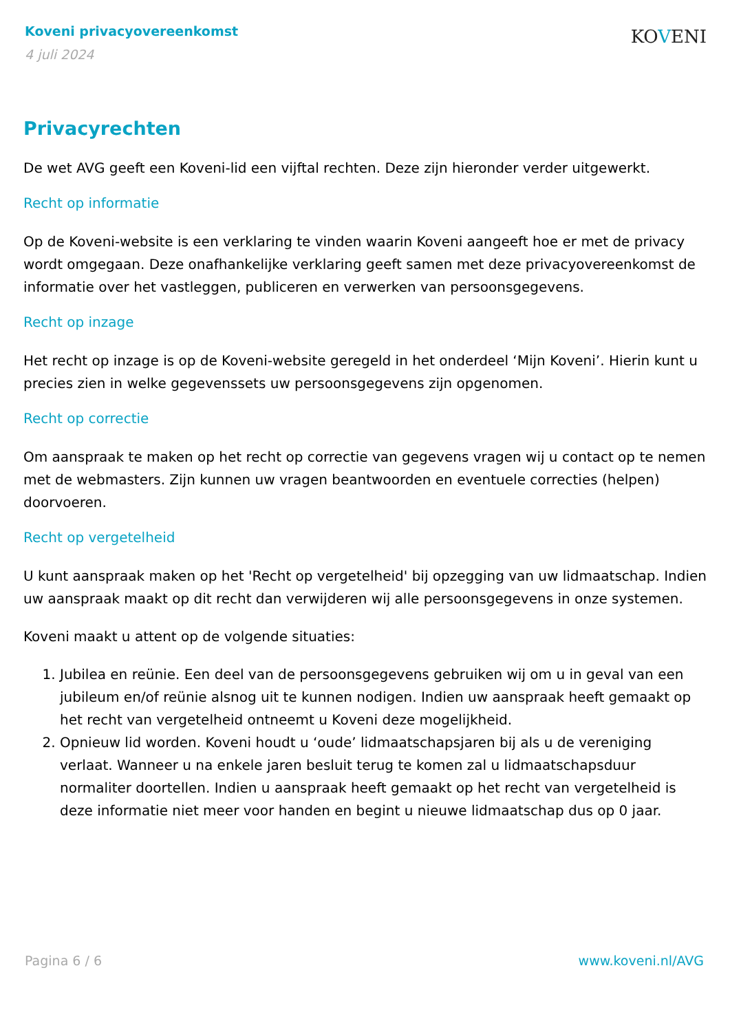Koveni privacyovereenkomst
4 juli 2024
KOVENI
Privacyrechten
De wet AVG geeft een Koveni-lid een vijftal rechten. Deze zijn hieronder verder uitgewerkt.
Recht op informatie
Op de Koveni-website is een verklaring te vinden waarin Koveni aangeeft hoe er met de privacy wordt omgegaan. Deze onafhankelijke verklaring geeft samen met deze privacyovereenkomst de informatie over het vastleggen, publiceren en verwerken van persoonsgegevens.
Recht op inzage
Het recht op inzage is op de Koveni-website geregeld in het onderdeel ‘Mijn Koveni’. Hierin kunt u precies zien in welke gegevenssets uw persoonsgegevens zijn opgenomen.
Recht op correctie
Om aanspraak te maken op het recht op correctie van gegevens vragen wij u contact op te nemen met de webmasters. Zijn kunnen uw vragen beantwoorden en eventuele correcties (helpen) doorvoeren.
Recht op vergetelheid
U kunt aanspraak maken op het 'Recht op vergetelheid' bij opzegging van uw lidmaatschap. Indien uw aanspraak maakt op dit recht dan verwijderen wij alle persoonsgegevens in onze systemen.
Koveni maakt u attent op de volgende situaties:
1. Jubilea en reünie. Een deel van de persoonsgegevens gebruiken wij om u in geval van een jubileum en/of reünie alsnog uit te kunnen nodigen. Indien uw aanspraak heeft gemaakt op het recht van vergetelheid ontneemt u Koveni deze mogelijkheid.
2. Opnieuw lid worden. Koveni houdt u ‘oude’ lidmaatschapsjaren bij als u de vereniging verlaat. Wanneer u na enkele jaren besluit terug te komen zal u lidmaatschapsduur normaliter doortellen. Indien u aanspraak heeft gemaakt op het recht van vergetelheid is deze informatie niet meer voor handen en begint u nieuwe lidmaatschap dus op 0 jaar.
Pagina 6 / 6 www.koveni.nl/AVG